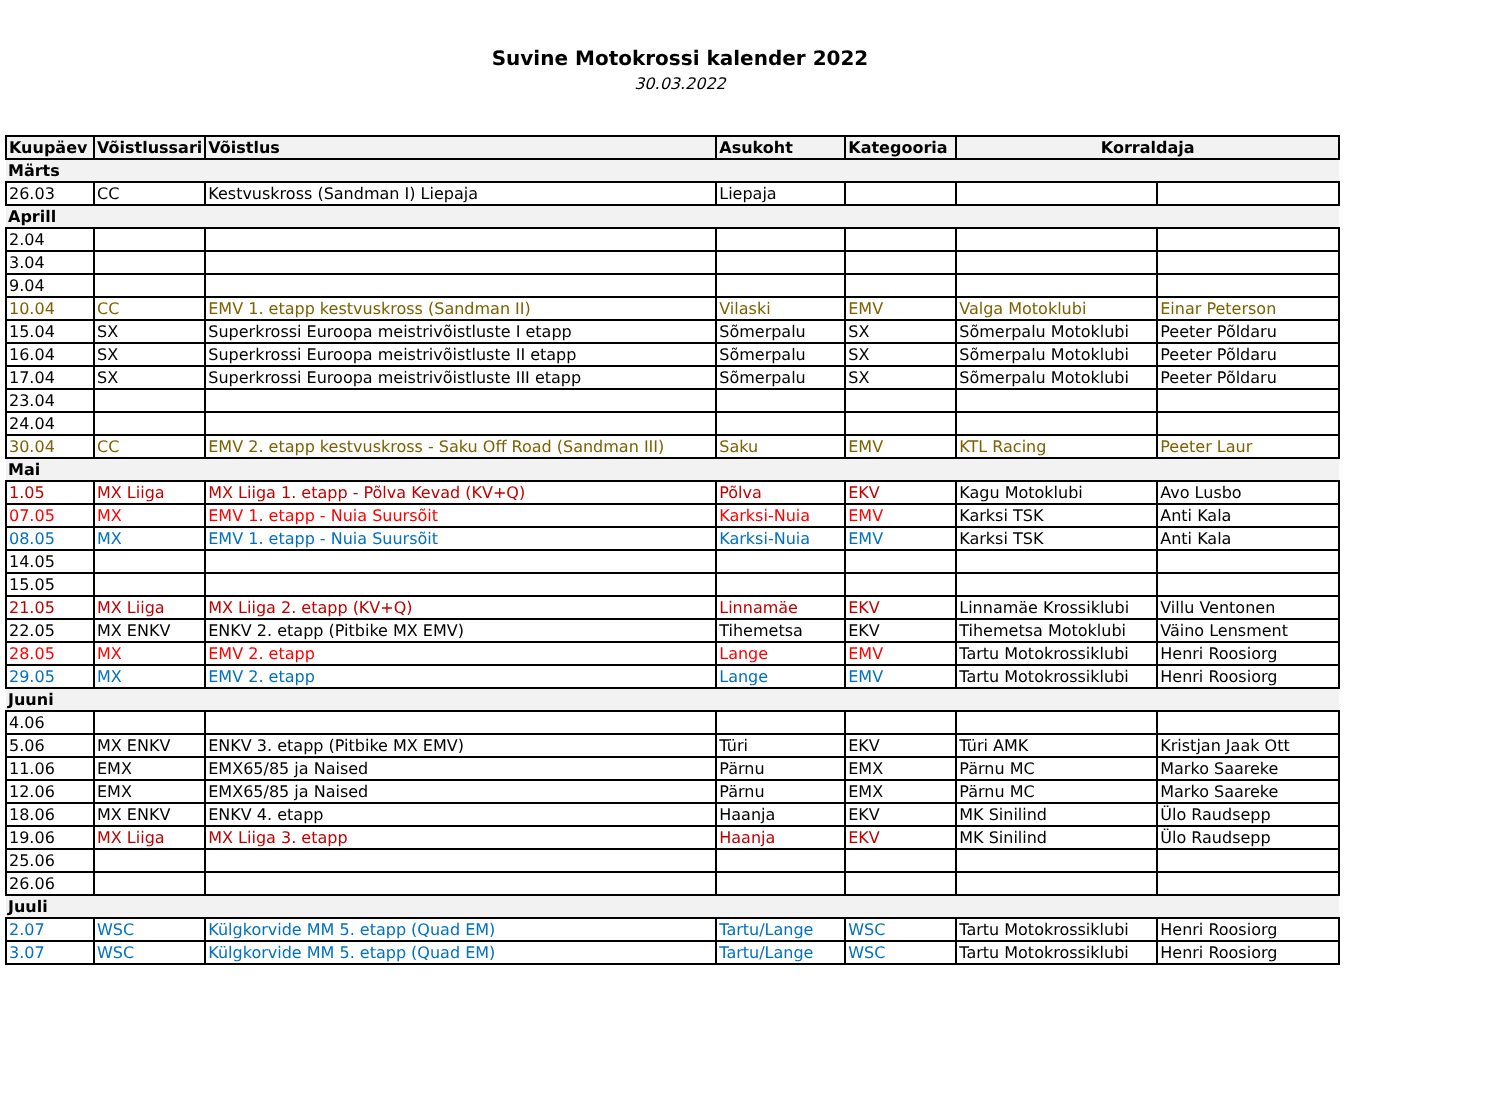Suvine Motokrossi kalender 2022
30.03.2022
| Kuupäev | Võistlussari | Võistlus | Asukoht | Kategooria | Korraldaja | |
| --- | --- | --- | --- | --- | --- | --- |
| Märts | | | | | | |
| 26.03 | CC | Kestvuskross (Sandman I) Liepaja | Liepaja | | | |
| Aprill | | | | | | |
| 2.04 | | | | | | |
| 3.04 | | | | | | |
| 9.04 | | | | | | |
| 10.04 | CC | EMV 1. etapp kestvuskross (Sandman II) | Vilaski | EMV | Valga Motoklubi | Einar Peterson |
| 15.04 | SX | Superkrossi Euroopa meistrivõistluste I etapp | Sõmerpalu | SX | Sõmerpalu Motoklubi | Peeter Põldaru |
| 16.04 | SX | Superkrossi Euroopa meistrivõistluste II etapp | Sõmerpalu | SX | Sõmerpalu Motoklubi | Peeter Põldaru |
| 17.04 | SX | Superkrossi Euroopa meistrivõistluste III etapp | Sõmerpalu | SX | Sõmerpalu Motoklubi | Peeter Põldaru |
| 23.04 | | | | | | |
| 24.04 | | | | | | |
| 30.04 | CC | EMV 2. etapp kestvuskross - Saku Off Road (Sandman III) | Saku | EMV | KTL Racing | Peeter Laur |
| Mai | | | | | | |
| 1.05 | MX Liiga | MX Liiga 1. etapp - Põlva Kevad (KV+Q) | Põlva | EKV | Kagu Motoklubi | Avo Lusbo |
| 07.05 | MX | EMV 1. etapp - Nuia Suursõit | Karksi-Nuia | EMV | Karksi TSK | Anti Kala |
| 08.05 | MX | EMV 1. etapp - Nuia Suursõit | Karksi-Nuia | EMV | Karksi TSK | Anti Kala |
| 14.05 | | | | | | |
| 15.05 | | | | | | |
| 21.05 | MX Liiga | MX Liiga 2. etapp (KV+Q) | Linnamäe | EKV | Linnamäe Krossiklubi | Villu Ventonen |
| 22.05 | MX ENKV | ENKV 2. etapp (Pitbike MX EMV) | Tihemetsa | EKV | Tihemetsa Motoklubi | Väino Lensment |
| 28.05 | MX | EMV 2. etapp | Lange | EMV | Tartu Motokrossiklubi | Henri Roosiorg |
| 29.05 | MX | EMV 2. etapp | Lange | EMV | Tartu Motokrossiklubi | Henri Roosiorg |
| Juuni | | | | | | |
| 4.06 | | | | | | |
| 5.06 | MX ENKV | ENKV 3. etapp (Pitbike MX EMV) | Türi | EKV | Türi AMK | Kristjan Jaak Ott |
| 11.06 | EMX | EMX65/85 ja Naised | Pärnu | EMX | Pärnu MC | Marko Saareke |
| 12.06 | EMX | EMX65/85 ja Naised | Pärnu | EMX | Pärnu MC | Marko Saareke |
| 18.06 | MX ENKV | ENKV 4. etapp | Haanja | EKV | MK Sinilind | Ülo Raudsepp |
| 19.06 | MX Liiga | MX Liiga 3. etapp | Haanja | EKV | MK Sinilind | Ülo Raudsepp |
| 25.06 | | | | | | |
| 26.06 | | | | | | |
| Juuli | | | | | | |
| 2.07 | WSC | Külgkorvide MM 5. etapp (Quad EM) | Tartu/Lange | WSC | Tartu Motokrossiklubi | Henri Roosiorg |
| 3.07 | WSC | Külgkorvide MM 5. etapp (Quad EM) | Tartu/Lange | WSC | Tartu Motokrossiklubi | Henri Roosiorg |